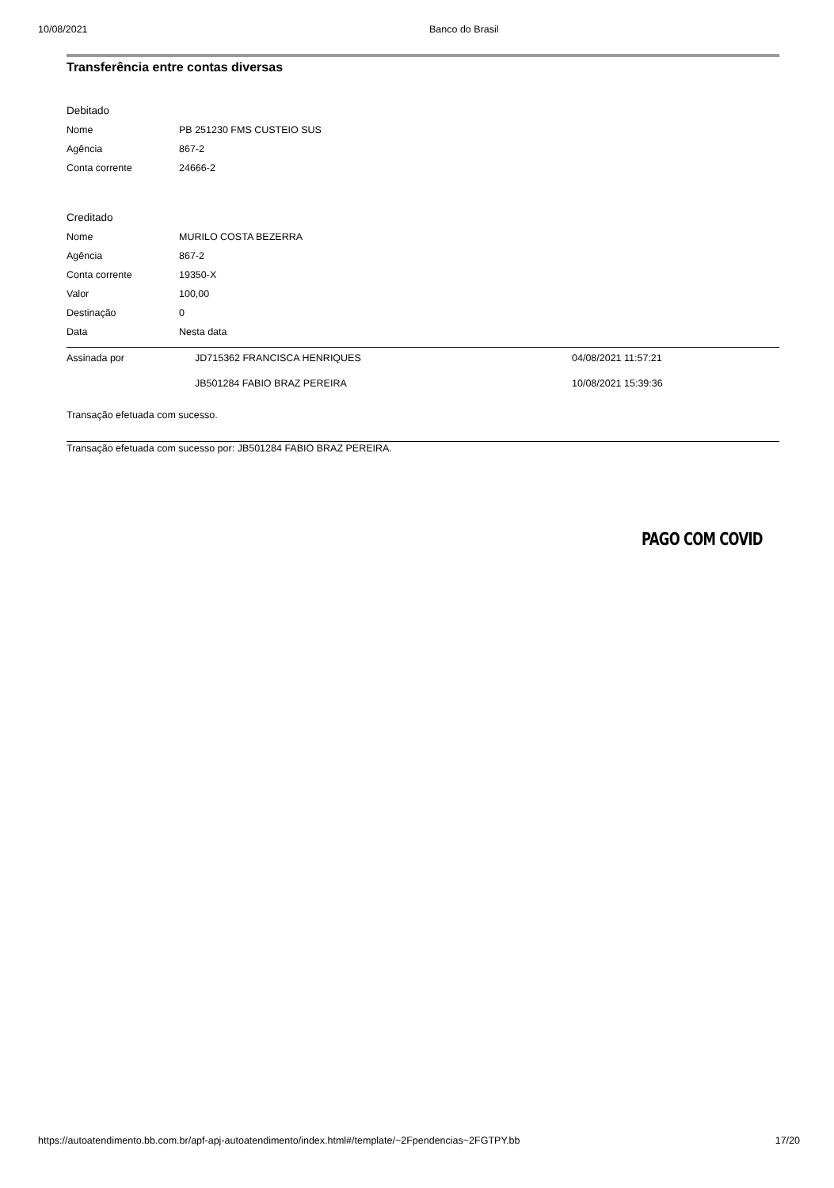10/08/2021 Banco do Brasil
Transferência entre contas diversas
Debitado
| Nome | PB 251230 FMS CUSTEIO SUS |
| Agência | 867-2 |
| Conta corrente | 24666-2 |
Creditado
| Nome | MURILO COSTA BEZERRA |
| Agência | 867-2 |
| Conta corrente | 19350-X |
| Valor | 100,00 |
| Destinação | 0 |
| Data | Nesta data |
| Assinada por | JD715362 FRANCISCA HENRIQUES | 04/08/2021 11:57:21 |
| | JB501284 FABIO BRAZ PEREIRA | 10/08/2021 15:39:36 |
Transação efetuada com sucesso.
Transação efetuada com sucesso por: JB501284 FABIO BRAZ PEREIRA.
PAGO COM COVID
https://autoatendimento.bb.com.br/apf-apj-autoatendimento/index.html#/template/~2Fpendencias~2FGTPY.bb 17/20